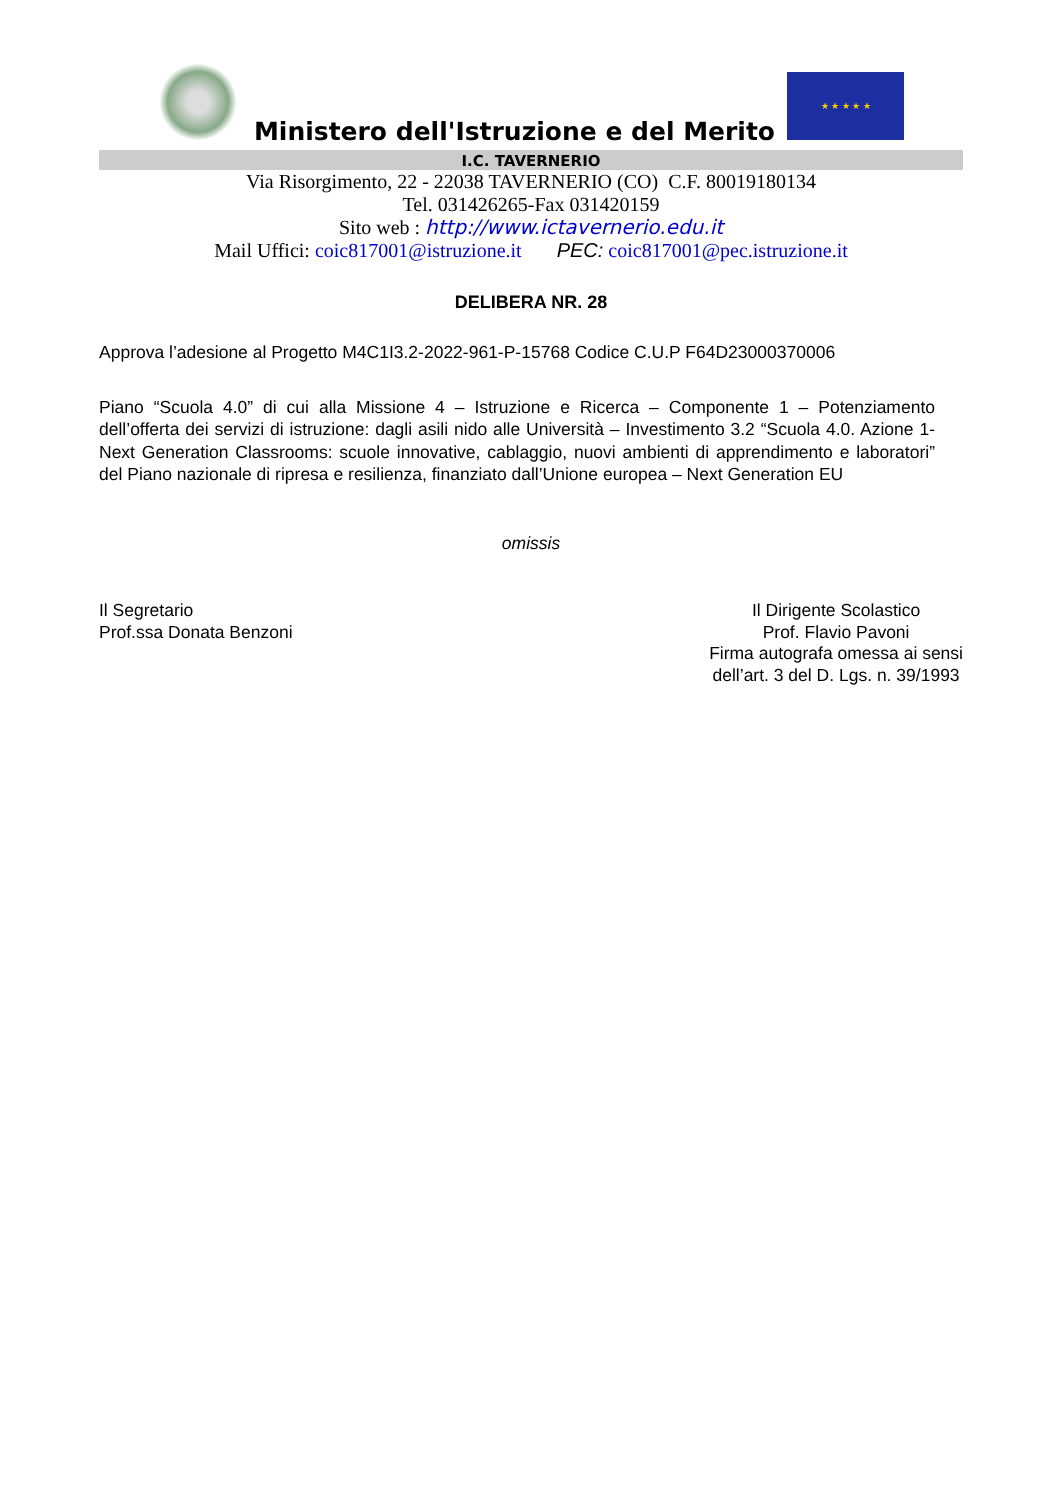Ministero dell'Istruzione e del Merito
★ ★ ★ ★ ★
I.C. TAVERNERIO
Via Risorgimento, 22 - 22038 TAVERNERIO (CO) C.F. 80019180134
Tel. 031426265-Fax 031420159
Sito web : http://www.ictavernerio.edu.it
Mail Uffici: coic817001@istruzione.it PEC: coic817001@pec.istruzione.it
DELIBERA NR. 28
Approva l’adesione al Progetto M4C1I3.2-2022-961-P-15768 Codice C.U.P F64D23000370006
Piano “Scuola 4.0” di cui alla Missione 4 – Istruzione e Ricerca – Componente 1 – Potenziamento dell’offerta dei servizi di istruzione: dagli asili nido alle Università – Investimento 3.2 “Scuola 4.0. Azione 1- Next Generation Classrooms: scuole innovative, cablaggio, nuovi ambienti di apprendimento e laboratori” del Piano nazionale di ripresa e resilienza, finanziato dall’Unione europea – Next Generation EU
omissis
Il Segretario
Prof.ssa Donata Benzoni
Il Dirigente Scolastico
Prof. Flavio Pavoni
Firma autografa omessa ai sensi
dell’art. 3 del D. Lgs. n. 39/1993